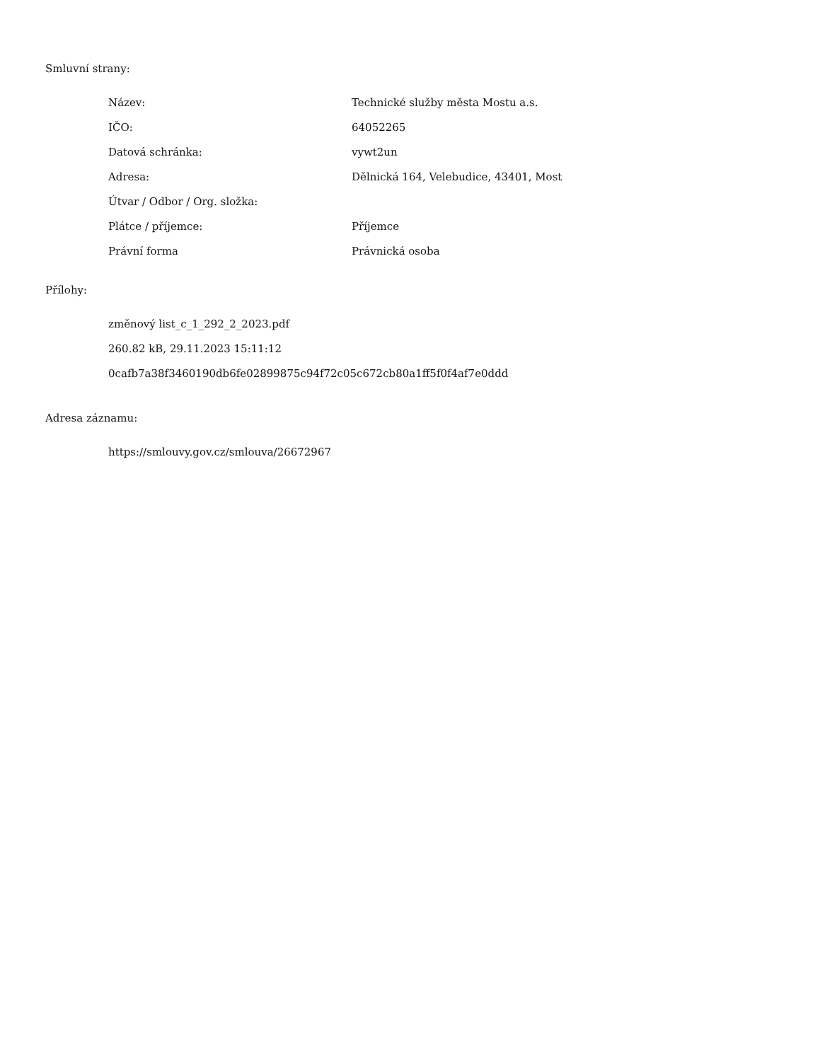Smluvní strany:
| Název: | Technické služby města Mostu a.s. |
| IČO: | 64052265 |
| Datová schránka: | vywt2un |
| Adresa: | Dělnická 164, Velebudice, 43401, Most |
| Útvar / Odbor / Org. složka: | |
| Plátce / příjemce: | Příjemce |
| Právní forma | Právnická osoba |
Přílohy:
změnový list_c_1_292_2_2023.pdf
260.82 kB, 29.11.2023 15:11:12
0cafb7a38f3460190db6fe02899875c94f72c05c672cb80a1ff5f0f4af7e0ddd
Adresa záznamu:
https://smlouvy.gov.cz/smlouva/26672967